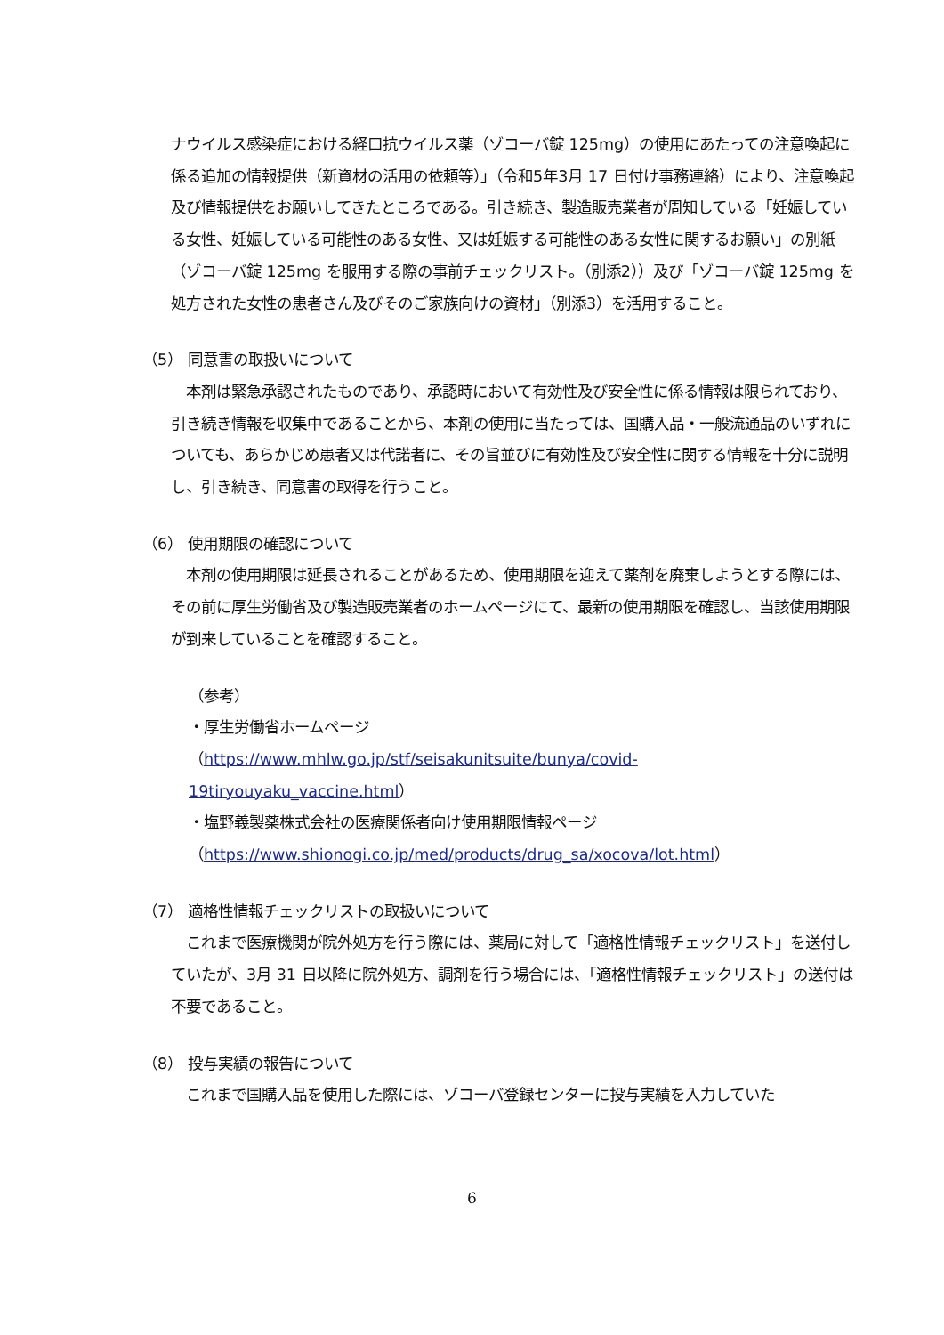ナウイルス感染症における経口抗ウイルス薬（ゾコーバ錠 125mg）の使用にあたっての注意喚起に係る追加の情報提供（新資材の活用の依頼等）」（令和5年3月 17 日付け事務連絡）により、注意喚起及び情報提供をお願いしてきたところである。引き続き、製造販売業者が周知している「妊娠している女性、妊娠している可能性のある女性、又は妊娠する可能性のある女性に関するお願い」の別紙（ゾコーバ錠 125mg を服用する際の事前チェックリスト。（別添2））及び「ゾコーバ錠 125mg を処方された女性の患者さん及びそのご家族向けの資材」（別添3）を活用すること。
（5） 同意書の取扱いについて
　本剤は緊急承認されたものであり、承認時において有効性及び安全性に係る情報は限られており、引き続き情報を収集中であることから、本剤の使用に当たっては、国購入品・一般流通品のいずれについても、あらかじめ患者又は代諾者に、その旨並びに有効性及び安全性に関する情報を十分に説明し、引き続き、同意書の取得を行うこと。
（6） 使用期限の確認について
　本剤の使用期限は延長されることがあるため、使用期限を迎えて薬剤を廃棄しようとする際には、その前に厚生労働省及び製造販売業者のホームページにて、最新の使用期限を確認し、当該使用期限が到来していることを確認すること。
（参考）
・厚生労働省ホームページ
（https://www.mhlw.go.jp/stf/seisakunitsuite/bunya/covid-19tiryouyaku_vaccine.html）
・塩野義製薬株式会社の医療関係者向け使用期限情報ページ
（https://www.shionogi.co.jp/med/products/drug_sa/xocova/lot.html）
（7） 適格性情報チェックリストの取扱いについて
　これまで医療機関が院外処方を行う際には、薬局に対して「適格性情報チェックリスト」を送付していたが、3月 31 日以降に院外処方、調剤を行う場合には、「適格性情報チェックリスト」の送付は不要であること。
（8） 投与実績の報告について
　これまで国購入品を使用した際には、ゾコーバ登録センターに投与実績を入力していた
6